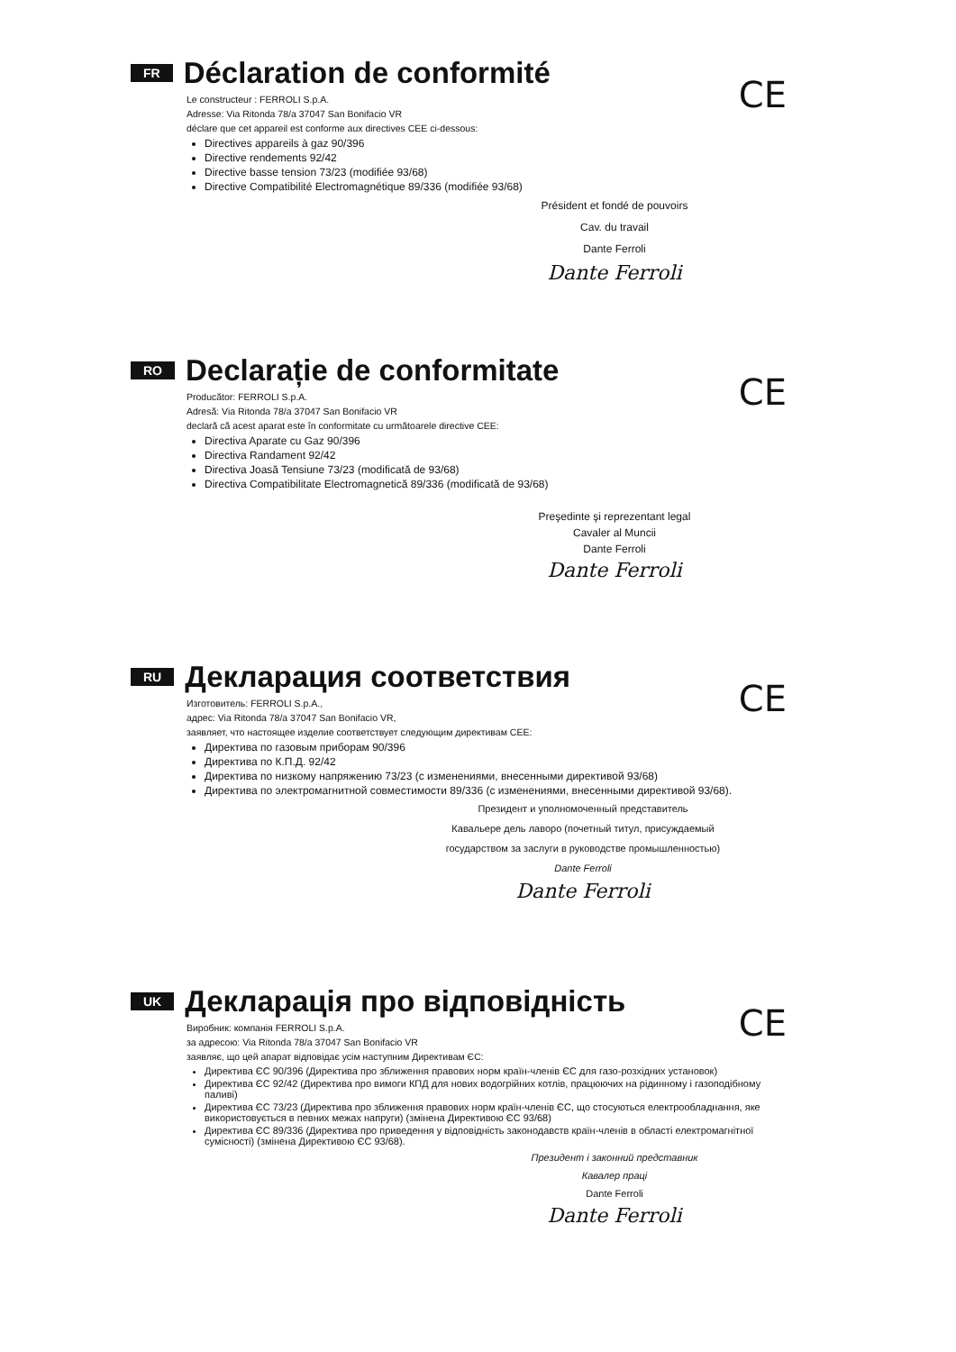FR
Déclaration de conformité
CE
Le constructeur : FERROLI S.p.A.
Adresse: Via Ritonda 78/a 37047 San Bonifacio VR
déclare que cet appareil est conforme aux directives CEE ci-dessous:
Directives appareils à gaz 90/396
Directive rendements 92/42
Directive basse tension 73/23 (modifiée 93/68)
Directive Compatibilité Electromagnétique 89/336 (modifiée 93/68)
Président et fondé de pouvoirs
Cav. du travail
Dante Ferroli
Dante Ferroli
RO
Declarație de conformitate
CE
Producător: FERROLI S.p.A.
Adresă: Via Ritonda 78/a 37047 San Bonifacio VR
declară că acest aparat este în conformitate cu următoarele directive CEE:
Directiva Aparate cu Gaz 90/396
Directiva Randament 92/42
Directiva Joasă Tensiune 73/23 (modificată de 93/68)
Directiva Compatibilitate Electromagnetică 89/336 (modificată de 93/68)
Preşedinte şi reprezentant legal
Cavaler al Muncii
Dante Ferroli
Dante Ferroli
RU
Декларация соответствия
CE
Изготовитель: FERROLI S.p.A.,
адрес: Via Ritonda 78/a 37047 San Bonifacio VR,
заявляет, что настоящее изделие соответствует следующим директивам CEE:
Директива по газовым приборам 90/396
Директива по К.П.Д. 92/42
Директива по низкому напряжению 73/23 (с изменениями, внесенными директивой 93/68)
Директива по электромагнитной совместимости 89/336 (с изменениями, внесенными директивой 93/68).
Президент и уполномоченный представитель
Кавальере дель лаворо (почетный титул, присуждаемый
государством за заслуги в руководстве промышленностью)
Dante Ferroli
Dante Ferroli
UK
Декларація про відповідність
CE
Виробник: компанія FERROLI S.p.A.
за адресою: Via Ritonda 78/a 37047 San Bonifacio VR
заявляє, що цей апарат відповідає усім наступним Директивам ЄС:
Директива ЄС 90/396 (Директива про зближення правових норм країн-членів ЄС для газо-розхідних установок)
Директива ЄС 92/42 (Директива про вимоги КПД для нових водогрійних котлів, працюючих на рідинному і газоподібному паливі)
Директива ЄС 73/23 (Директива про зближення правових норм країн-членів ЄС, що стосуються електрообладнання, яке використовується в певних межах напруги) (змінена Директивою ЄС 93/68)
Директива ЄС 89/336 (Директива про приведення у відповідність законодавств країн-членів в області електромагнітної сумісності) (змінена Директивою ЄС 93/68).
Президент і законний представник
Кавалер праці
Dante Ferroli
Dante Ferroli